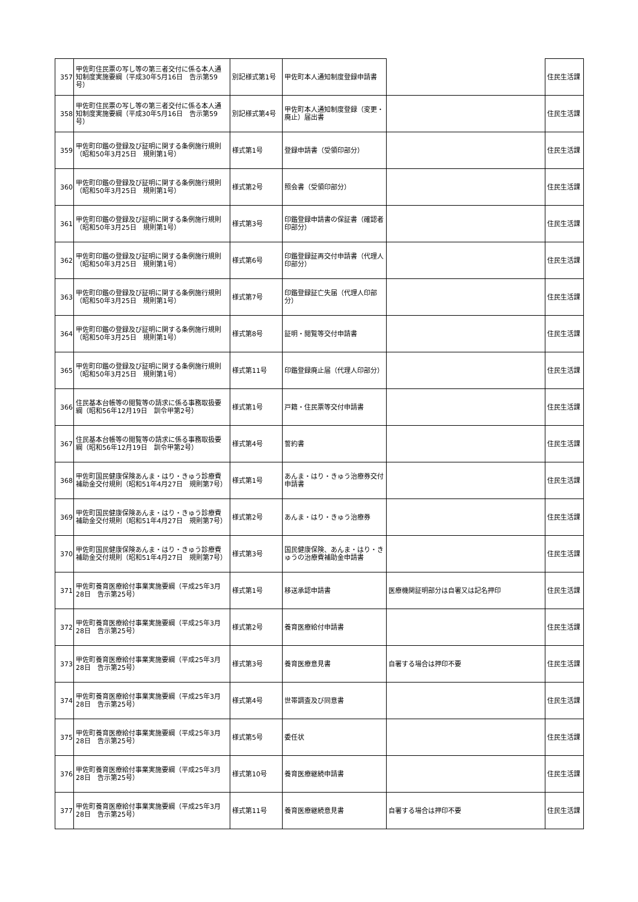| 357 | 甲佐町住民票の写し等の第三者交付に係る本人通知制度実施要綱（平成30年5月16日 告示第59号） | 別記様式第1号 | 甲佐町本人通知制度登録申請書 | | 住民生活課 |
| 358 | 甲佐町住民票の写し等の第三者交付に係る本人通知制度実施要綱（平成30年5月16日 告示第59号） | 別記様式第4号 | 甲佐町本人通知制度登録（変更・廃止）届出書 | | 住民生活課 |
| 359 | 甲佐町印鑑の登録及び証明に関する条例施行規則（昭和50年3月25日 規則第1号） | 様式第1号 | 登録申請書（受領印部分） | | 住民生活課 |
| 360 | 甲佐町印鑑の登録及び証明に関する条例施行規則（昭和50年3月25日 規則第1号） | 様式第2号 | 照会書（受領印部分） | | 住民生活課 |
| 361 | 甲佐町印鑑の登録及び証明に関する条例施行規則（昭和50年3月25日 規則第1号） | 様式第3号 | 印鑑登録申請書の保証書（確認者印部分） | | 住民生活課 |
| 362 | 甲佐町印鑑の登録及び証明に関する条例施行規則（昭和50年3月25日 規則第1号） | 様式第6号 | 印鑑登録証再交付申請書（代理人印部分） | | 住民生活課 |
| 363 | 甲佐町印鑑の登録及び証明に関する条例施行規則（昭和50年3月25日 規則第1号） | 様式第7号 | 印鑑登録証亡失届（代理人印部分） | | 住民生活課 |
| 364 | 甲佐町印鑑の登録及び証明に関する条例施行規則（昭和50年3月25日 規則第1号） | 様式第8号 | 証明・閲覧等交付申請書 | | 住民生活課 |
| 365 | 甲佐町印鑑の登録及び証明に関する条例施行規則（昭和50年3月25日 規則第1号） | 様式第11号 | 印鑑登録廃止届（代理人印部分） | | 住民生活課 |
| 366 | 住民基本台帳等の閲覧等の請求に係る事務取扱要綱（昭和56年12月19日 訓令甲第2号） | 様式第1号 | 戸籍・住民票等交付申請書 | | 住民生活課 |
| 367 | 住民基本台帳等の閲覧等の請求に係る事務取扱要綱（昭和56年12月19日 訓令甲第2号） | 様式第4号 | 誓約書 | | 住民生活課 |
| 368 | 甲佐町国民健康保険あんま・はり・きゅう診療費補助金交付規則（昭和51年4月27日 規則第7号） | 様式第1号 | あんま・はり・きゅう治療券交付申請書 | | 住民生活課 |
| 369 | 甲佐町国民健康保険あんま・はり・きゅう診療費補助金交付規則（昭和51年4月27日 規則第7号） | 様式第2号 | あんま・はり・きゅう治療券 | | 住民生活課 |
| 370 | 甲佐町国民健康保険あんま・はり・きゅう診療費補助金交付規則（昭和51年4月27日 規則第7号） | 様式第3号 | 国民健康保険、あんま・はり・きゅうの治療費補助金申請書 | | 住民生活課 |
| 371 | 甲佐町養育医療給付事業実施要綱（平成25年3月28日 告示第25号） | 様式第1号 | 移送承認申請書 | 医療機関証明部分は自署又は記名押印 | 住民生活課 |
| 372 | 甲佐町養育医療給付事業実施要綱（平成25年3月28日 告示第25号） | 様式第2号 | 養育医療給付申請書 | | 住民生活課 |
| 373 | 甲佐町養育医療給付事業実施要綱（平成25年3月28日 告示第25号） | 様式第3号 | 養育医療意見書 | 自署する場合は押印不要 | 住民生活課 |
| 374 | 甲佐町養育医療給付事業実施要綱（平成25年3月28日 告示第25号） | 様式第4号 | 世帯調査及び同意書 | | 住民生活課 |
| 375 | 甲佐町養育医療給付事業実施要綱（平成25年3月28日 告示第25号） | 様式第5号 | 委任状 | | 住民生活課 |
| 376 | 甲佐町養育医療給付事業実施要綱（平成25年3月28日 告示第25号） | 様式第10号 | 養育医療継続申請書 | | 住民生活課 |
| 377 | 甲佐町養育医療給付事業実施要綱（平成25年3月28日 告示第25号） | 様式第11号 | 養育医療継続意見書 | 自署する場合は押印不要 | 住民生活課 |